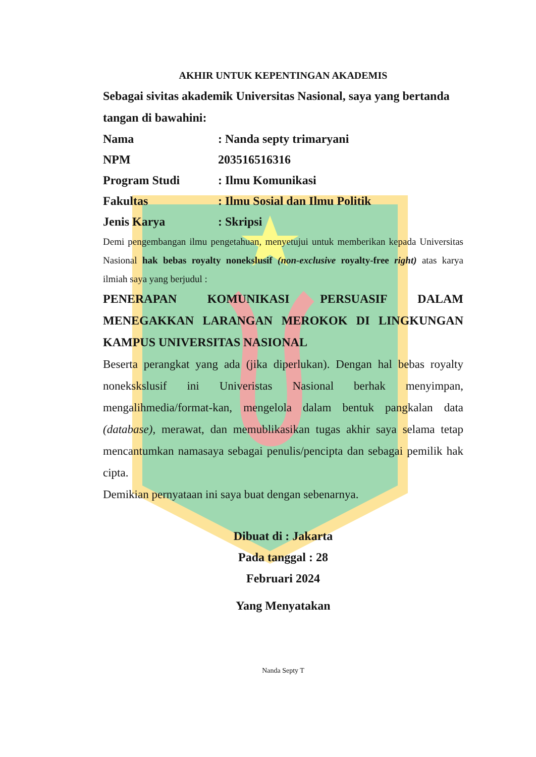AKHIR UNTUK KEPENTINGAN AKADEMIS
Sebagai sivitas akademik Universitas Nasional, saya yang bertanda tangan di bawahini:
Nama : Nanda septy trimaryani
NPM 203516516316
Program Studi : Ilmu Komunikasi
Fakultas : Ilmu Sosial dan Ilmu Politik
Jenis Karya : Skripsi
Demi pengembangan ilmu pengetahuan, menyetujui untuk memberikan kepada Universitas Nasional hak bebas royalty nonekslusif (non-exclusive royalty-free right) atas karya ilmiah saya yang berjudul :
PENERAPAN KOMUNIKASI PERSUASIF DALAM MENEGAKKAN LARANGAN MEROKOK DI LINGKUNGAN KAMPUS UNIVERSITAS NASIONAL
Beserta perangkat yang ada (jika diperlukan). Dengan hal bebas royalty nonekskslusif ini Univeristas Nasional berhak menyimpan, mengalihmedia/format-kan, mengelola dalam bentuk pangkalan data (database), merawat, dan memublikasikan tugas akhir saya selama tetap mencantumkan namasaya sebagai penulis/pencipta dan sebagai pemilik hak cipta.
Demikian pernyataan ini saya buat dengan sebenarnya.
Dibuat di : Jakarta
Pada tanggal : 28
Februari 2024
Yang Menyatakan
Nanda Septy T